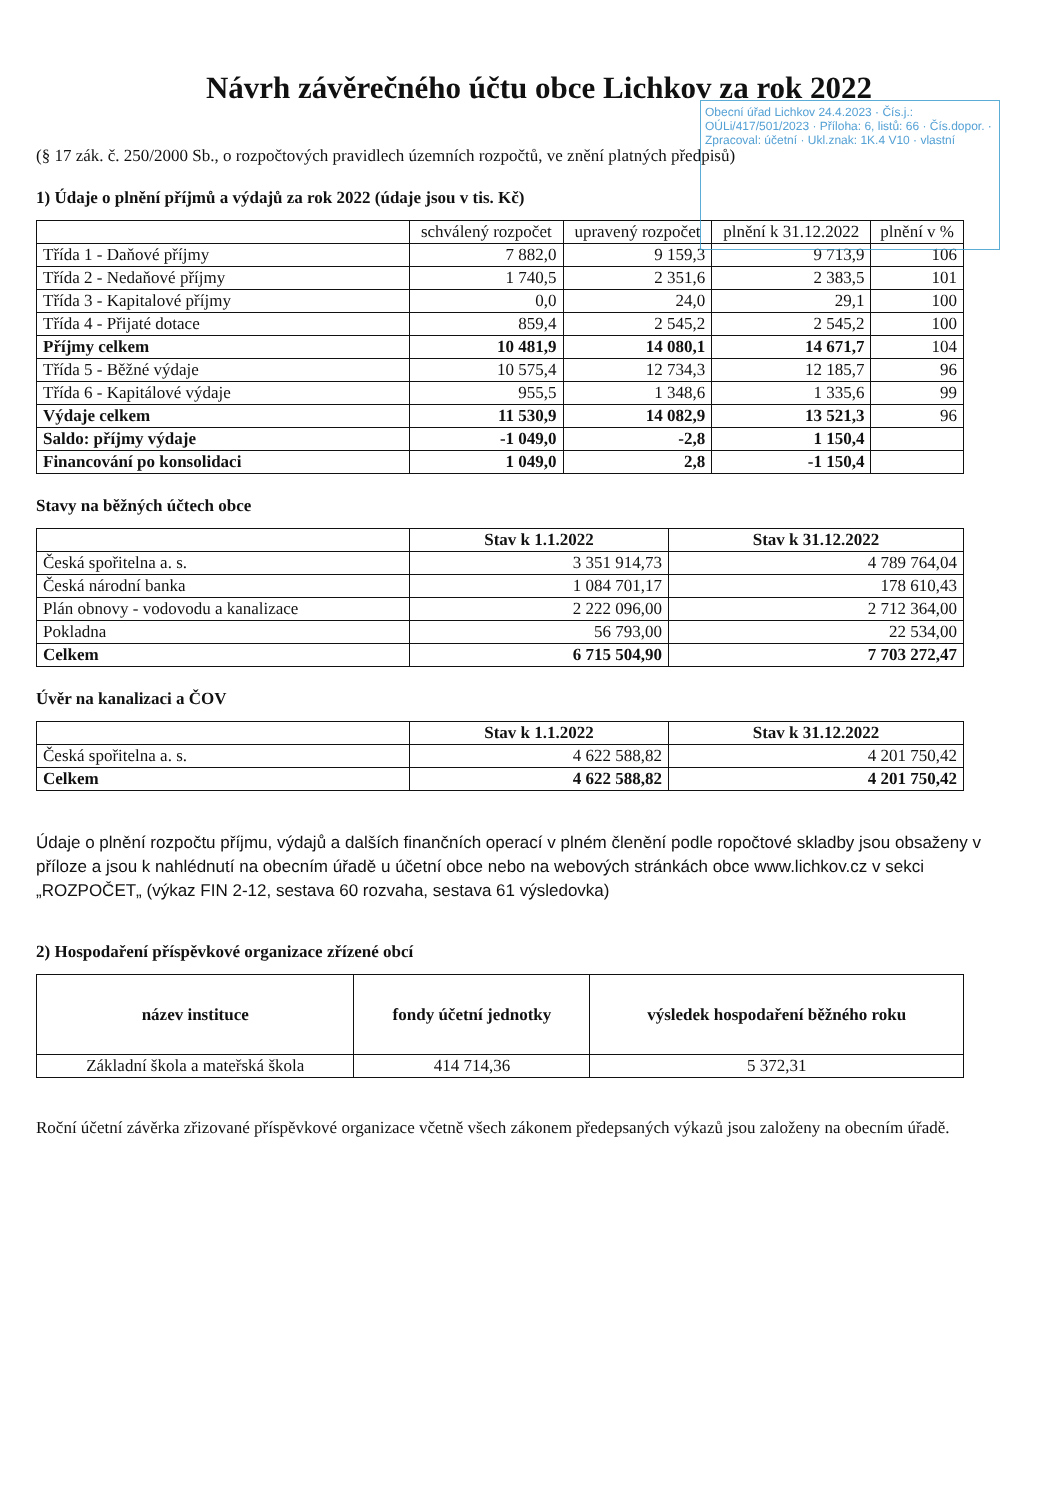Obecní úřad Lichkov 24.4.2023 · Čís.j.: OÚLi/417/501/2023 · Příloha: 6, listů: 66 · Čís.dopor. · Zpracoval: účetní · Ukl.znak: 1K.4 V10 · vlastní
Návrh závěrečného účtu obce Lichkov za rok 2022
(§ 17 zák. č. 250/2000 Sb., o rozpočtových pravidlech územních rozpočtů, ve znění platných předpisů)
1) Údaje o plnění příjmů a výdajů za rok 2022 (údaje jsou v tis. Kč)
| | schválený rozpočet | upravený rozpočet | plnění k 31.12.2022 | plnění v % |
| --- | --- | --- | --- | --- |
| Třída 1 - Daňové příjmy | 7 882,0 | 9 159,3 | 9 713,9 | 106 |
| Třída 2 - Nedaňové příjmy | 1 740,5 | 2 351,6 | 2 383,5 | 101 |
| Třída 3 - Kapitalové příjmy | 0,0 | 24,0 | 29,1 | 100 |
| Třída 4 - Přijaté dotace | 859,4 | 2 545,2 | 2 545,2 | 100 |
| Příjmy celkem | 10 481,9 | 14 080,1 | 14 671,7 | 104 |
| Třída 5 - Běžné výdaje | 10 575,4 | 12 734,3 | 12 185,7 | 96 |
| Třída 6 - Kapitálové výdaje | 955,5 | 1 348,6 | 1 335,6 | 99 |
| Výdaje celkem | 11 530,9 | 14 082,9 | 13 521,3 | 96 |
| Saldo: příjmy výdaje | -1 049,0 | -2,8 | 1 150,4 | |
| Financování po konsolidaci | 1 049,0 | 2,8 | -1 150,4 | |
Stavy na běžných účtech obce
| | Stav k 1.1.2022 | Stav k 31.12.2022 |
| --- | --- | --- |
| Česká spořitelna a. s. | 3 351 914,73 | 4 789 764,04 |
| Česká národní banka | 1 084 701,17 | 178 610,43 |
| Plán obnovy - vodovodu a kanalizace | 2 222 096,00 | 2 712 364,00 |
| Pokladna | 56 793,00 | 22 534,00 |
| Celkem | 6 715 504,90 | 7 703 272,47 |
Úvěr na kanalizaci a ČOV
| | Stav k 1.1.2022 | Stav k 31.12.2022 |
| --- | --- | --- |
| Česká spořitelna a. s. | 4 622 588,82 | 4 201 750,42 |
| Celkem | 4 622 588,82 | 4 201 750,42 |
Údaje o plnění rozpočtu příjmu, výdajů a dalších finančních operací v plném členění podle ropočtové skladby jsou obsaženy v příloze a jsou k nahlédnutí na obecním úřadě u účetní obce nebo na webových stránkách obce www.lichkov.cz v sekci „ROZPOČET„ (výkaz FIN 2-12, sestava 60 rozvaha, sestava 61 výsledovka)
2) Hospodaření příspěvkové organizace zřízené obcí
| název instituce | fondy účetní jednotky | výsledek hospodaření běžného roku |
| --- | --- | --- |
| Základní škola a mateřská škola | 414 714,36 | 5 372,31 |
Roční účetní závěrka zřizované příspěvkové organizace včetně všech zákonem předepsaných výkazů jsou založeny na obecním úřadě.